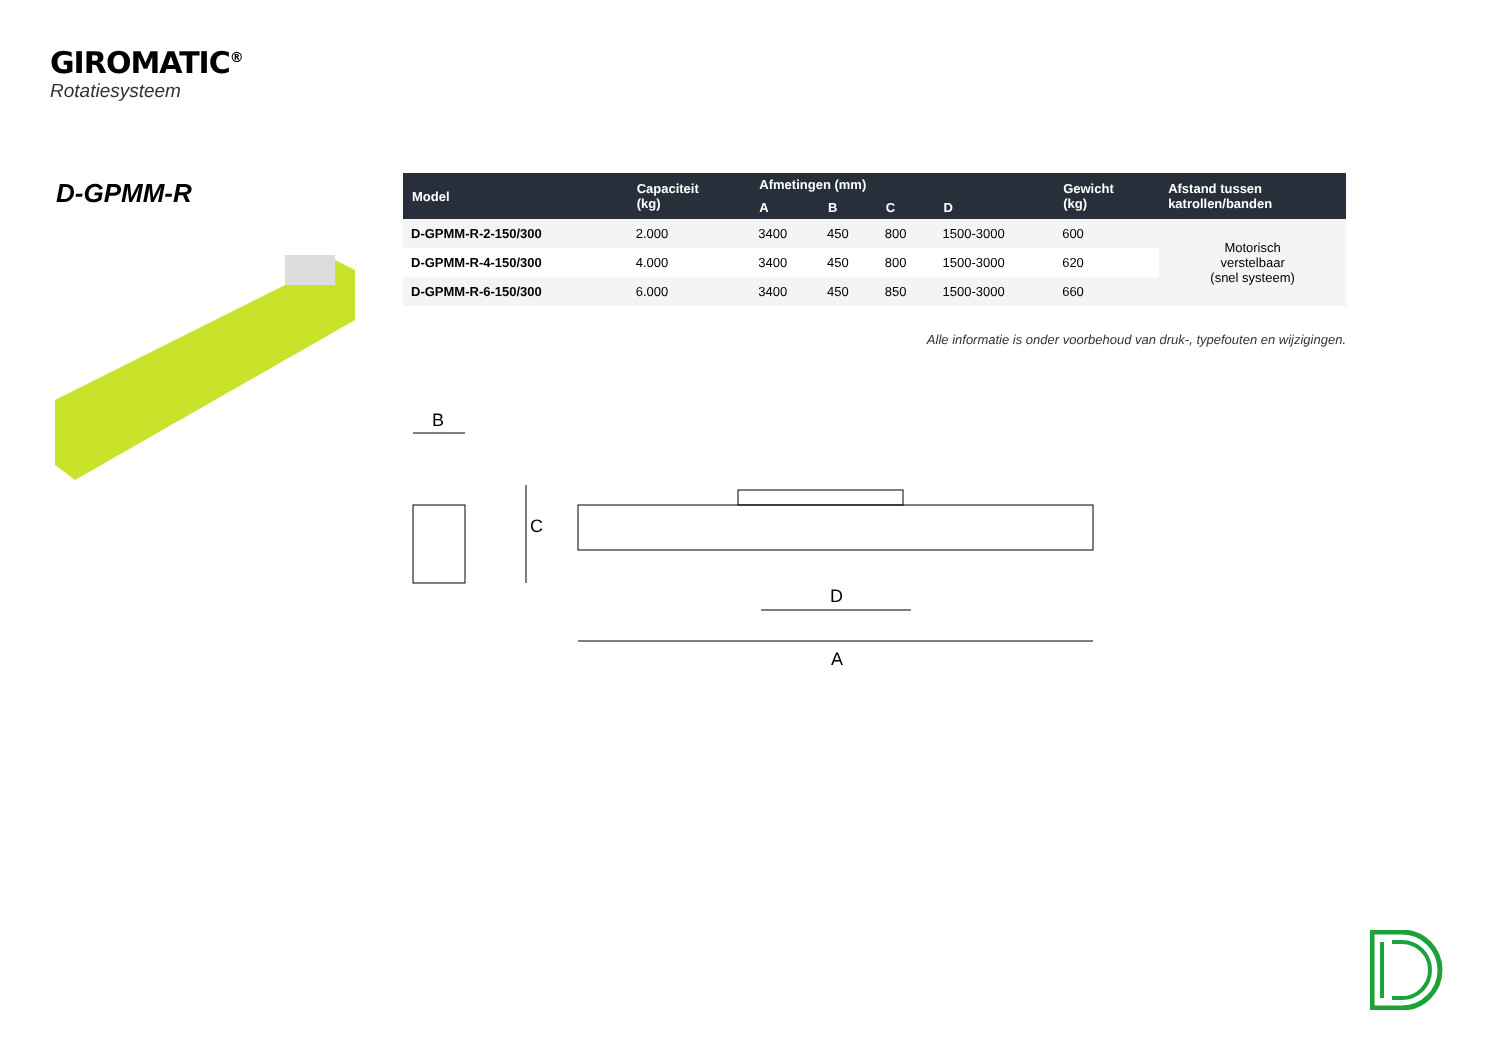GIROMATIC<sup>®</sup>
Rotatiesysteem
D-GPMM-R
| Model | Capaciteit (kg) | Afmetingen (mm) | | | | Gewicht (kg) | Afstand tussen katrollen/banden |
| --- | --- | --- | --- | --- | --- | --- | --- |
| | | A | B | C | D | | |
| D-GPMM-R-2-150/300 | 2.000 | 3400 | 450 | 800 | 1500-3000 | 600 | Motorisch verstelbaar (snel systeem) |
| D-GPMM-R-4-150/300 | 4.000 | 3400 | 450 | 800 | 1500-3000 | 620 | |
| D-GPMM-R-6-150/300 | 6.000 | 3400 | 450 | 850 | 1500-3000 | 660 | |
Alle informatie is onder voorbehoud van druk-, typefouten en wijzigingen.
B
C
D
A